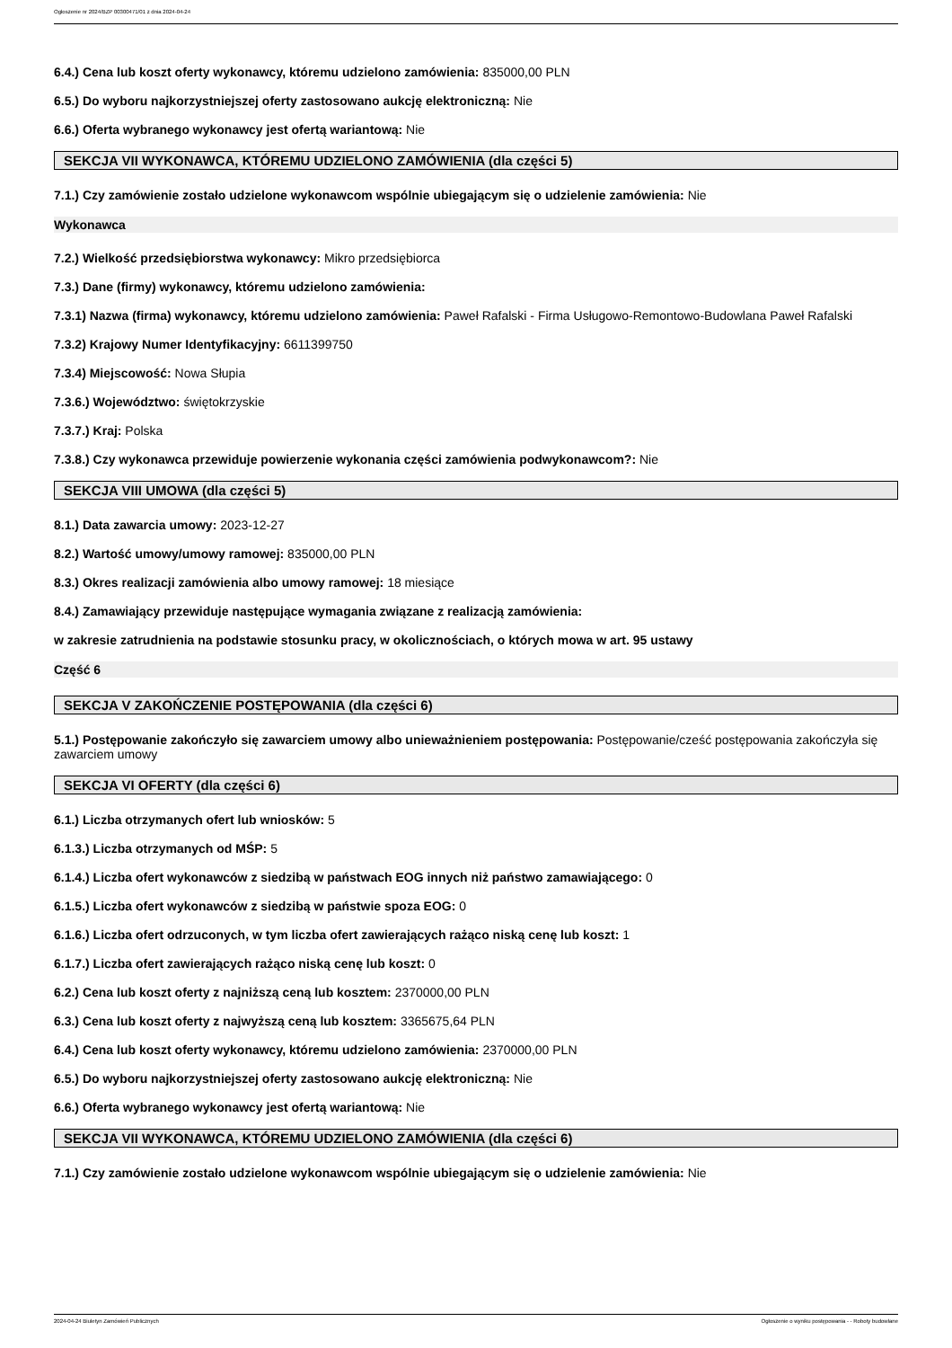Ogłoszenie nr 2024/BZP 00300471/01 z dnia 2024-04-24
6.4.) Cena lub koszt oferty wykonawcy, któremu udzielono zamówienia: 835000,00 PLN
6.5.) Do wyboru najkorzystniejszej oferty zastosowano aukcję elektroniczną: Nie
6.6.) Oferta wybranego wykonawcy jest ofertą wariantową: Nie
SEKCJA VII WYKONAWCA, KTÓREMU UDZIELONO ZAMÓWIENIA (dla części 5)
7.1.) Czy zamówienie zostało udzielone wykonawcom wspólnie ubiegającym się o udzielenie zamówienia: Nie
Wykonawca
7.2.) Wielkość przedsiębiorstwa wykonawcy: Mikro przedsiębiorca
7.3.) Dane (firmy) wykonawcy, któremu udzielono zamówienia:
7.3.1) Nazwa (firma) wykonawcy, któremu udzielono zamówienia: Paweł Rafalski - Firma Usługowo-Remontowo-Budowlana Paweł Rafalski
7.3.2) Krajowy Numer Identyfikacyjny: 6611399750
7.3.4) Miejscowość: Nowa Słupia
7.3.6.) Województwo: świętokrzyskie
7.3.7.) Kraj: Polska
7.3.8.) Czy wykonawca przewiduje powierzenie wykonania części zamówienia podwykonawcom?: Nie
SEKCJA VIII UMOWA (dla części 5)
8.1.) Data zawarcia umowy: 2023-12-27
8.2.) Wartość umowy/umowy ramowej: 835000,00 PLN
8.3.) Okres realizacji zamówienia albo umowy ramowej: 18 miesiące
8.4.) Zamawiający przewiduje następujące wymagania związane z realizacją zamówienia:
w zakresie zatrudnienia na podstawie stosunku pracy, w okolicznościach, o których mowa w art. 95 ustawy
Część 6
SEKCJA V ZAKOŃCZENIE POSTĘPOWANIA (dla części 6)
5.1.) Postępowanie zakończyło się zawarciem umowy albo unieważnieniem postępowania: Postępowanie/cześć postępowania zakończyła się zawarciem umowy
SEKCJA VI OFERTY (dla części 6)
6.1.) Liczba otrzymanych ofert lub wniosków: 5
6.1.3.) Liczba otrzymanych od MŚP: 5
6.1.4.) Liczba ofert wykonawców z siedzibą w państwach EOG innych niż państwo zamawiającego: 0
6.1.5.) Liczba ofert wykonawców z siedzibą w państwie spoza EOG: 0
6.1.6.) Liczba ofert odrzuconych, w tym liczba ofert zawierających rażąco niską cenę lub koszt: 1
6.1.7.) Liczba ofert zawierających rażąco niską cenę lub koszt: 0
6.2.) Cena lub koszt oferty z najniższą ceną lub kosztem: 2370000,00 PLN
6.3.) Cena lub koszt oferty z najwyższą ceną lub kosztem: 3365675,64 PLN
6.4.) Cena lub koszt oferty wykonawcy, któremu udzielono zamówienia: 2370000,00 PLN
6.5.) Do wyboru najkorzystniejszej oferty zastosowano aukcję elektroniczną: Nie
6.6.) Oferta wybranego wykonawcy jest ofertą wariantową: Nie
SEKCJA VII WYKONAWCA, KTÓREMU UDZIELONO ZAMÓWIENIA (dla części 6)
7.1.) Czy zamówienie zostało udzielone wykonawcom wspólnie ubiegającym się o udzielenie zamówienia: Nie
2024-04-24 Biuletyn Zamówień Publicznych Ogłoszenie o wyniku postępowania - - Roboty budowlane